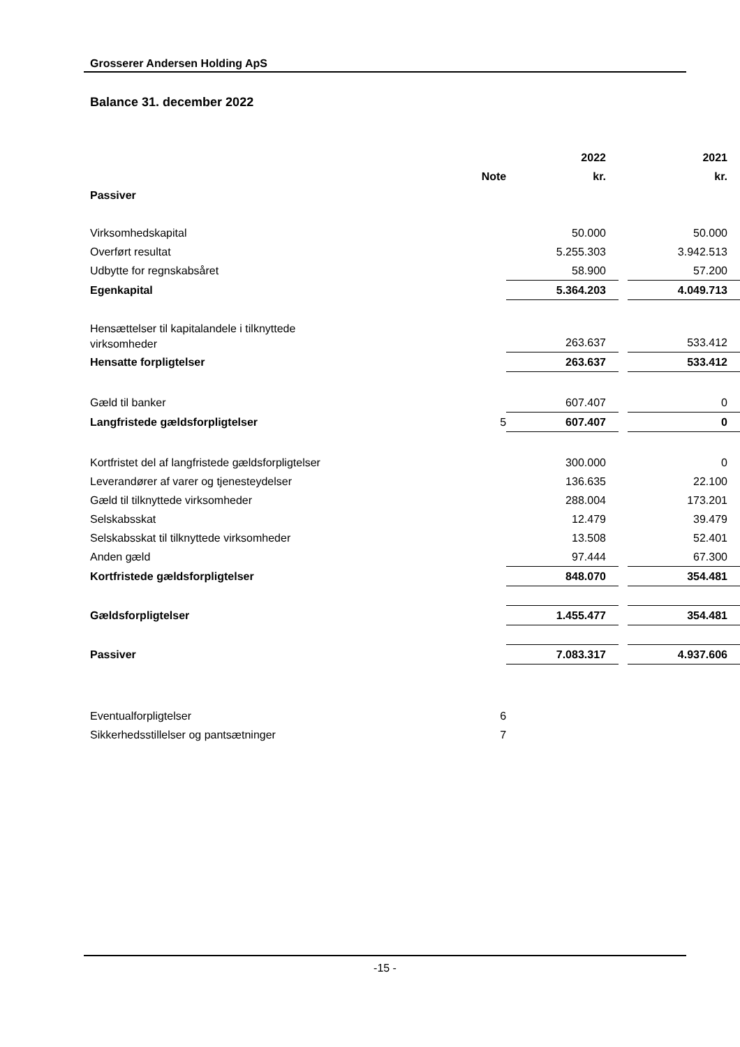Grosserer Andersen Holding ApS
Balance 31. december 2022
| | | 2022 | | 2021 |
| --- | --- | --- | --- | --- |
| | Note | kr. | | kr. |
| Passiver | | | | |
| Virksomhedskapital | | 50.000 | | 50.000 |
| Overført resultat | | 5.255.303 | | 3.942.513 |
| Udbytte for regnskabsåret | | 58.900 | | 57.200 |
| Egenkapital | | 5.364.203 | | 4.049.713 |
| Hensættelser til kapitalandele i tilknyttede virksomheder | | 263.637 | | 533.412 |
| Hensatte forpligtelser | | 263.637 | | 533.412 |
| Gæld til banker | | 607.407 | | 0 |
| Langfristede gældsforpligtelser | 5 | 607.407 | | 0 |
| Kortfristet del af langfristede gældsforpligtelser | | 300.000 | | 0 |
| Leverandører af varer og tjenesteydelser | | 136.635 | | 22.100 |
| Gæld til tilknyttede virksomheder | | 288.004 | | 173.201 |
| Selskabsskat | | 12.479 | | 39.479 |
| Selskabsskat til tilknyttede virksomheder | | 13.508 | | 52.401 |
| Anden gæld | | 97.444 | | 67.300 |
| Kortfristede gældsforpligtelser | | 848.070 | | 354.481 |
| Gældsforpligtelser | | 1.455.477 | | 354.481 |
| Passiver | | 7.083.317 | | 4.937.606 |
| Eventualforpligtelser | 6 | | | |
| Sikkerhedsstillelser og pantsætninger | 7 | | | |
-15 -